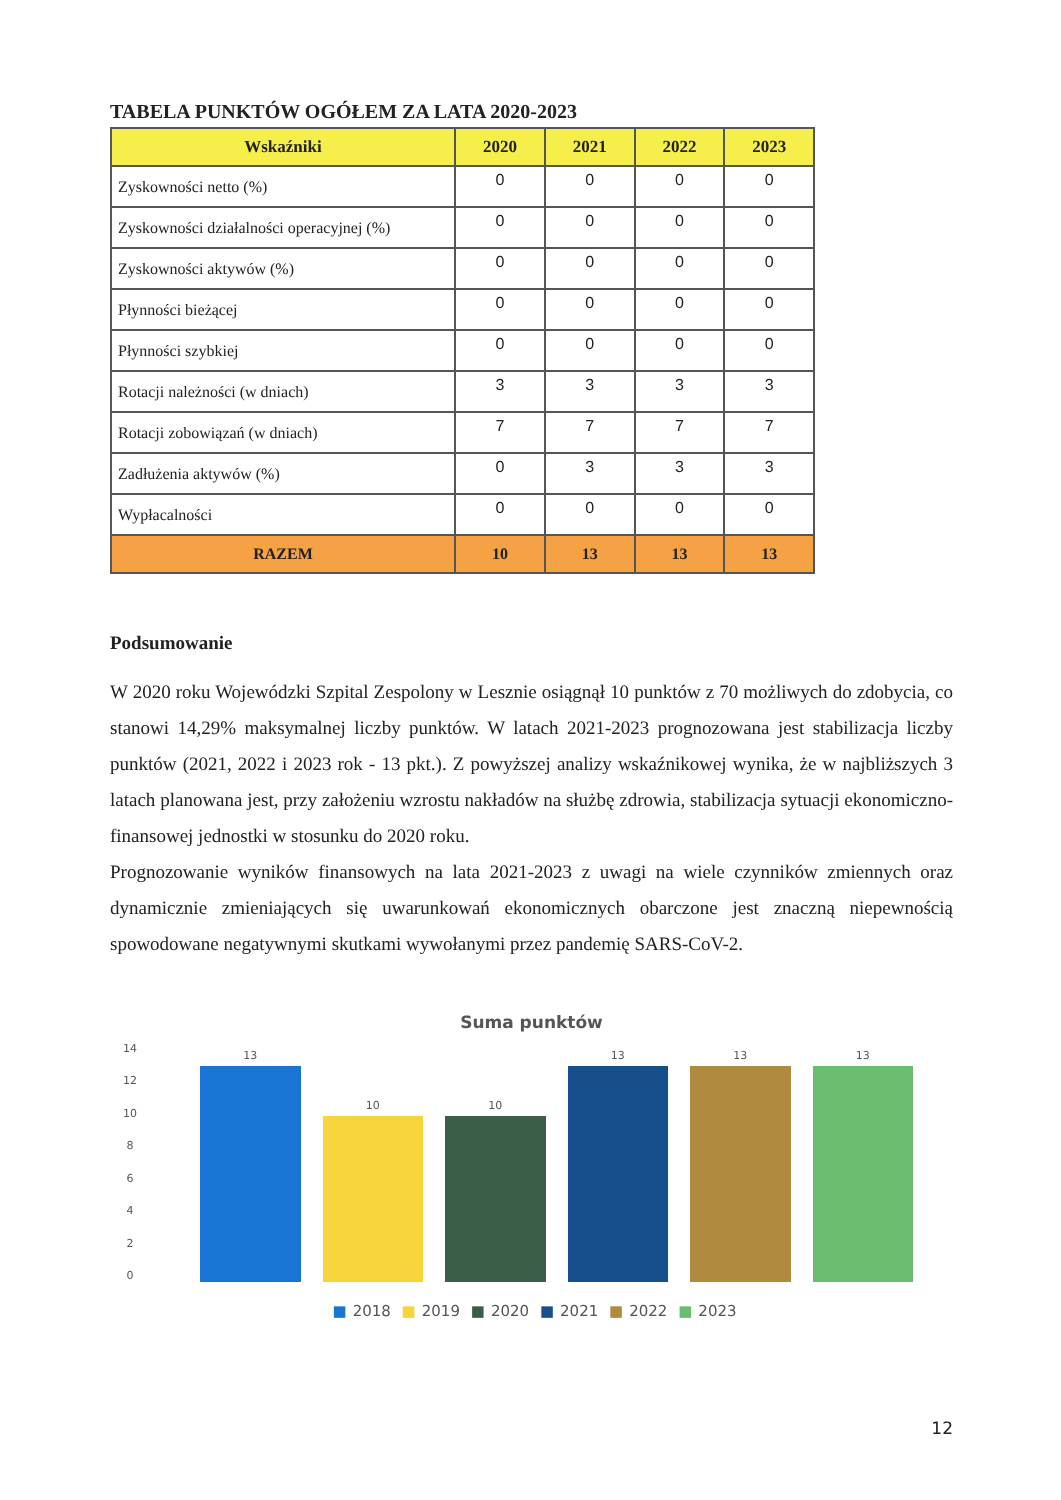TABELA PUNKTÓW OGÓŁEM ZA LATA 2020-2023
| Wskaźniki | 2020 | 2021 | 2022 | 2023 |
| --- | --- | --- | --- | --- |
| Zyskowności netto (%) | 0 | 0 | 0 | 0 |
| Zyskowności działalności operacyjnej (%) | 0 | 0 | 0 | 0 |
| Zyskowności aktywów (%) | 0 | 0 | 0 | 0 |
| Płynności bieżącej | 0 | 0 | 0 | 0 |
| Płynności szybkiej | 0 | 0 | 0 | 0 |
| Rotacji należności (w dniach) | 3 | 3 | 3 | 3 |
| Rotacji zobowiązań (w dniach) | 7 | 7 | 7 | 7 |
| Zadłużenia aktywów (%) | 0 | 3 | 3 | 3 |
| Wypłacalności | 0 | 0 | 0 | 0 |
| RAZEM | 10 | 13 | 13 | 13 |
Podsumowanie
W 2020 roku Wojewódzki Szpital Zespolony w Lesznie osiągnął 10 punktów z 70 możliwych do zdobycia, co stanowi 14,29% maksymalnej liczby punktów. W latach 2021-2023 prognozowana jest stabilizacja liczby punktów (2021, 2022 i 2023 rok - 13 pkt.). Z powyższej analizy wskaźnikowej wynika, że w najbliższych 3 latach planowana jest, przy założeniu wzrostu nakładów na służbę zdrowia, stabilizacja sytuacji ekonomiczno-finansowej jednostki w stosunku do 2020 roku.
Prognozowanie wyników finansowych na lata 2021-2023 z uwagi na wiele czynników zmiennych oraz dynamicznie zmieniających się uwarunkowań ekonomicznych obarczone jest znaczną niepewnością spowodowane negatywnymi skutkami wywołanymi przez pandemię SARS-CoV-2.
Suma punktów
14
12
10
86420
13
10
10
13
13
13
■ 2018 ■ 2019 ■ 2020 ■ 2021 ■ 2022 ■ 2023
12